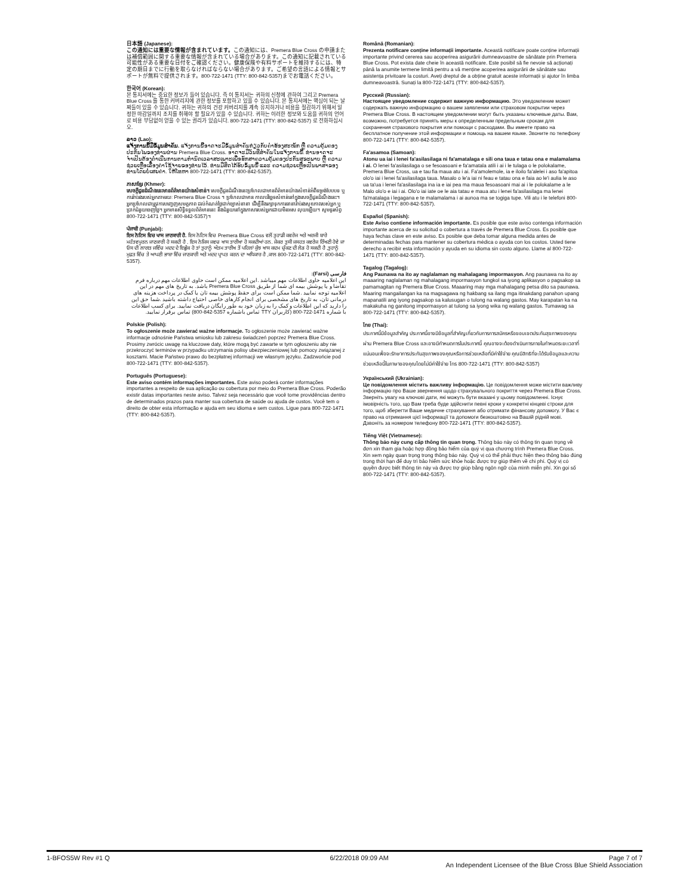日本語 (Japanese):
この通知には重要な情報が含まれています。この通知には、Premera Blue Cross の申請または補償範囲に関する重要な情報が含まれている場合があります。この通知に記載されている可能性がある重要な日付をご確認ください。健康保険や有料サポートを維持するには、特定の期日までに行動を取らなければならない場合があります。ご希望の言語による情報とサポートが無料で提供されます。800-722-1471 (TTY: 800-842-5357)までお電話ください。
한국어 (Korean):
본 통지서에는 중요한 정보가 들어 있습니다. 즉 이 통지서는 귀하의 신청에 관하여 그리고 Premera Blue Cross 를 통한 커버리지에 관한 정보를 포함하고 있을 수 있습니다. 본 통지서에는 핵심이 되는 날짜들이 있을 수 있습니다. 귀하는 귀하의 건강 커버리지를 계속 유지하거나 비용을 절감하기 위해서 일정한 마감일까지 조치를 취해야 할 필요가 있을 수 있습니다. 귀하는 이러한 정보와 도움을 귀하의 언어로 비용 부담없이 얻을 수 있는 권리가 있습니다. 800-722-1471 (TTY: 800-842-5357) 로 전화하십시오.
ລາວ (Lao):
ແຈ້ງການນີ້ມີຂໍ້ມູນສຳຄັນ. ແຈ້ງການນີ້ອາດຈະມີຂໍ້ມູນສຳຄັນກ່ຽວກັບຄຳຮ້ອງສະໝັກ ຫຼື ຄວາມຄຸ້ມຄອງປະກັນໄພຂອງທ່ານຜ່ານ Premera Blue Cross. ອາດຈະມີວັນທີສຳຄັນໃນແຈ້ງການນີ້. ທ່ານອາດຈະຈຳເປັນຕ້ອງດຳເນີນການຕາມກຳນົດເວລາສະເພາະເພື່ອຮັກສາຄວາມຄຸ້ມຄອງປະກັນສຸຂະພາບ ຫຼື ຄວາມຊ່ວຍເຫຼືອເລື່ອງຄ່າໃຊ້ຈ່າຍຂອງທ່ານໄວ້. ທ່ານມີສິດໄດ້ຮັບຂໍ້ມູນນີ້ ແລະ ຄວາມຊ່ວຍເຫຼືອເປັນພາສາຂອງທ່ານໂດຍບໍ່ເສຍຄ່າ. ໃຫ້ໂທຫາ 800-722-1471 (TTY: 800-842-5357).
ភាសាខ្មែរ (Khmer):
សេចក្តីជូនដំណឹងនេះមានព័ត៌មានយ៉ាងសំខាន់។ សេចក្តីជូនដំណឹងនេះប្រហែលជាមានព័ត៌មានយ៉ាងសំខាន់អំពីទម្រង់បែបបទ ឬការរ៉ាប់រងរបស់អ្នកតាមរយៈ Premera Blue Cross ។ ប្រហែលជាមាន កាលបរិច្ឆេទសំខាន់នៅក្នុងសេចក្តីជូនដំណឹងនេះ។ អ្នកប្រហែលជាត្រូវការបញ្ចេញសមត្ថភាព ដល់កំណត់ថ្ងៃជាក់ច្បាស់នានា ដើម្បីនឹងរក្សាទុកការធានារ៉ាប់រងសុខភាពរបស់អ្នក ឬប្រាក់ជំនួយចេញថ្លៃ។ អ្នកមានសិទ្ធិទទួលព័ត៌មាននេះ និងជំនួយនៅក្នុងភាសារបស់អ្នកដោយមិនអស លុយឡើយ។ សូមទូរស័ព្ទ 800-722-1471 (TTY: 800-842-5357)។
ਪੰਜਾਬੀ (Punjabi):
ਇਸ ਨੋਟਿਸ ਵਿਚ ਖਾਸ ਜਾਣਕਾਰੀ ਹੈ. ਇਸ ਨੋਟਿਸ ਵਿਚ Premera Blue Cross ਵਲੋਂ ਤੁਹਾਡੀ ਕਵਰੇਜ ਅਤੇ ਅਰਜੀ ਬਾਰੇ ਮਹੱਤਵਪੂਰਨ ਜਾਣਕਾਰੀ ਹੋ ਸਕਦੀ ਹੈ . ਇਸ ਨੋਜਿਸ ਜਵਚ ਖਾਸ ਤਾਰੀਖਾ ਹੋ ਸਕਦੀਆਂ ਹਨ. ਜੇਕਰ ਤੁਸੀ ਜਸਹਤ ਕਵਰੇਜ ਰਿੱਖਣੀ ਹੋਵੇ ਜਾ ਓਸ ਦੀ ਲਾਗਤ ਜਵਿੱਚ ਮਦਦ ਦੇ ਇਛੁੱਕ ਹੋ ਤਾਂ ਤੁਹਾਨੂੰ ਅੰਤਮ ਤਾਰੀਖ ਤੋਂ ਪਹਿਲਾਂ ਕੁੱਝ ਖਾਸ ਕਦਮ ਚੁੱਕਣ ਦੀ ਲੋੜ ਹੋ ਸਕਦੀ ਹੈ ,ਤੁਹਾਨੂੰ ਮੁਫ਼ਤ ਵਿੱਚ ਤੇ ਆਪਣੀ ਭਾਸ਼ਾ ਵਿੱਚ ਜਾਣਕਾਰੀ ਅਤੇ ਮਦਦ ਪ੍ਰਾਪਤ ਕਰਨ ਦਾ ਅਧਿਕਾਰ ਹੈ ,ਕਾਲ 800-722-1471 (TTY: 800-842-5357).
فارسی (Farsi):
این اعلامیه حاوی اطلاعات مهم میباشد .این اعلامیه ممکن است حاوی اطلاعات مهم درباره فرم تقاضا و یا پوشش بیمه ای شما از طریق Premera Blue Cross باشد. به تاریخ های مهم در این اعلامیه توجه نمایید .شما ممکن است برای حقظ پوشش بیمه تان یا کمک در پرداخت هزینه های درمانی تان، به تاریخ های مشخصی برای انجام کارهای خاصی احتیاج داشته باشید .شما حق این را دارید که این اطلاعات و کمک را به زبان خود به طور رایگان دریافت نمایید. برای کسب اطلاعات با شماره 1471-722-800 (کاربران TTY تماس باشماره 5357-842-800) تماس برقرار نمایید.
Polskie (Polish):
To ogłoszenie może zawierać ważne informacje. To ogłoszenie może zawierać ważne informacje odnośnie Państwa wniosku lub zakresu świadczeń poprzez Premera Blue Cross. Prosimy zwrócic uwagę na kluczowe daty, które mogą być zawarte w tym ogłoszeniu aby nie przekroczyć terminów w przypadku utrzymania polisy ubezpieczeniowej lub pomocy związanej z kosztami. Macie Państwo prawo do bezpłatnej informacji we własnym języku. Zadzwońcie pod 800-722-1471 (TTY: 800-842-5357).
Português (Portuguese):
Este aviso contém informações importantes. Este aviso poderá conter informações importantes a respeito de sua aplicação ou cobertura por meio do Premera Blue Cross. Poderão existir datas importantes neste aviso. Talvez seja necessário que você tome providências dentro de determinados prazos para manter sua cobertura de saúde ou ajuda de custos. Você tem o direito de obter esta informação e ajuda em seu idioma e sem custos. Ligue para 800-722-1471 (TTY: 800-842-5357).
Română (Romanian):
Prezenta notificare conține informații importante. Această notificare poate conține informații importante privind cererea sau acoperirea asigurării dumneavoastre de sănătate prin Premera Blue Cross. Pot exista date cheie în această notificare. Este posibil să fie nevoie să acționați până la anumite termene limită pentru a vă menține acoperirea asigurării de sănătate sau asistența privitoare la costuri. Aveți dreptul de a obține gratuit aceste informații și ajutor în limba dumneavoastră. Sunați la 800-722-1471 (TTY: 800-842-5357).
Русский (Russian):
Настоящее уведомление содержит важную информацию. Это уведомление может содержать важную информацию о вашем заявлении или страховом покрытии через Premera Blue Cross. В настоящем уведомлении могут быть указаны ключевые даты. Вам, возможно, потребуется принять меры к определенным предельным срокам для сохранения страхового покрытия или помощи с расходами. Вы имеете право на бесплатное получение этой информации и помощь на вашем языке. Звоните по телефону 800-722-1471 (TTY: 800-842-5357).
Fa'asamoa (Samoan):
Atonu ua iai i lenei fa'asilasilaga ni fa'amatalaga e sili ona taua e tatau ona e malamalama i ai. O lenei fa'asilasilaga o se fesoasoani e fa'amatala atili i ai i le tulaga o le polokalame, Premera Blue Cross, ua e tau fia maua atu i ai. Fa'amolemole, ia e iloilo fa'alelei i aso fa'apitoa olo'o iai i lenei fa'asilasilaga taua. Masalo o le'a iai ni feau e tatau ona e faia ao le'i aulia le aso ua ta'ua i lenei fa'asilasilaga ina ia e iai pea ma maua fesoasoani mai ai i le polokalame a le Malo olo'o e iai i ai. Olo'o iai iate oe le aia tatau e maua atu i lenei fa'asilasilaga ma lenei fa'matalaga i legagana e te malamalama i ai aunoa ma se togiga tupe. Vili atu i le telefoni 800-722-1471 (TTY: 800-842-5357).
Español (Spanish):
Este Aviso contiene información importante. Es posible que este aviso contenga información importante acerca de su solicitud o cobertura a través de Premera Blue Cross. Es posible que haya fechas clave en este aviso. Es posible que deba tomar alguna medida antes de determinadas fechas para mantener su cobertura médica o ayuda con los costos. Usted tiene derecho a recibir esta información y ayuda en su idioma sin costo alguno. Llame al 800-722-1471 (TTY: 800-842-5357).
Tagalog (Tagalog):
Ang Paunawa na ito ay naglalaman ng mahalagang impormasyon. Ang paunawa na ito ay maaaring naglalaman ng mahalagang impormasyon tungkol sa iyong aplikasyon o pagsakop sa pamamagitan ng Premera Blue Cross. Maaaring may mga mahalagang petsa dito sa paunawa. Maaring mangailangan ka na magsagawa ng hakbang sa ilang mga itinakdang panahon upang mapanatili ang iyong pagsakop sa kalusugan o tulong na walang gastos. May karapatan ka na makakuha ng ganitong impormasyon at tulong sa iyong wika ng walang gastos. Tumawag sa 800-722-1471 (TTY: 800-842-5357).
ไทย (Thai):
ประกาศนี้มีข้อมูลสำคัญ ประกาศนี้อาจมีข้อมูลที่สำคัญเกี่ยวกับการการสมัครหรือขอบเขตประกันสุขภาพของคุณผ่าน Premera Blue Cross และอาจมีกำหนดการในประกาศนี้ คุณอาจจะต้องดำเนินการภายในกำหนดระยะเวลาที่แน่นอนเพื่อจะรักษาการประกันสุขภาพของคุณหรือการช่วยเหลือที่มีค่าใช้จ่าย คุณมีสิทธิที่จะได้รับข้อมูลและความช่วยเหลือนี้ในภาษาของคุณโดยไม่มีค่าใช้จ่าย โทร 800-722-1471 (TTY: 800-842-5357)
Український (Ukrainian):
Це повідомлення містить важливу інформацію. Це повідомлення може містити важливу інформацію про Ваше звернення щодо страхувального покриття через Premera Blue Cross. Зверніть увагу на ключові дати, які можуть бути вказані у цьому повідомленні. Існує імовірність того, що Вам треба буде здійснити певні кроки у конкретні кінцеві строки для того, щоб зберегти Ваше медичне страхування або отримати фінансову допомогу. У Вас є право на отримання цієї інформації та допомоги безкоштовно на Вашій рідній мові. Дзвоніть за номером телефону 800-722-1471 (TTY: 800-842-5357).
Tiếng Việt (Vietnamese):
Thông báo này cung cấp thông tin quan trọng. Thông báo này có thông tin quan trọng về đơn xin tham gia hoặc hợp đồng bảo hiểm của quý vị qua chương trình Premera Blue Cross. Xin xem ngày quan trọng trong thông báo này. Quý vị có thể phải thực hiện theo thông báo đúng trong thời hạn để duy trì bảo hiểm sức khỏe hoặc được trợ giúp thêm về chi phí. Quý vị có quyền được biết thông tin này và được trợ giúp bằng ngôn ngữ của mình miễn phí. Xin gọi số 800-722-1471 (TTY: 800-842-5357).
1-BFOS5W Rev #1 Q 6/22/2018 09:09 AM Page 7 of 7
An Independent Licensee of the Blue Cross Blue Shield Association